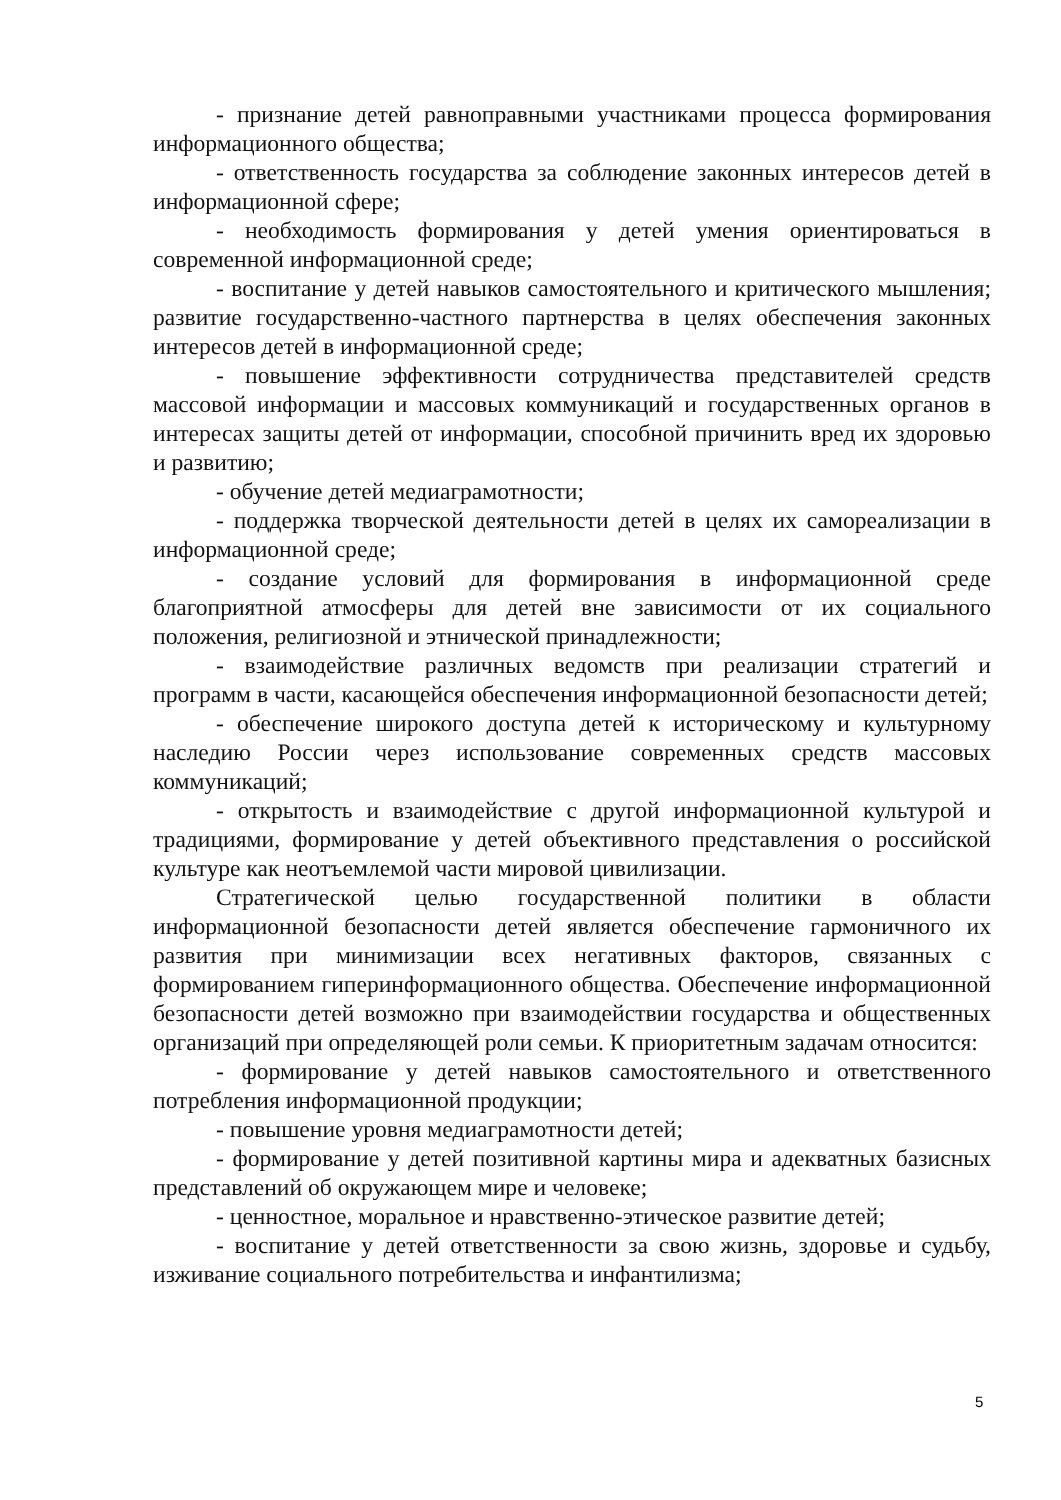- признание детей равноправными участниками процесса формирования информационного общества;
- ответственность государства за соблюдение законных интересов детей в информационной сфере;
- необходимость формирования у детей умения ориентироваться в современной информационной среде;
- воспитание у детей навыков самостоятельного и критического мышления; развитие государственно-частного партнерства в целях обеспечения законных интересов детей в информационной среде;
- повышение эффективности сотрудничества представителей средств массовой информации и массовых коммуникаций и государственных органов в интересах защиты детей от информации, способной причинить вред их здоровью и развитию;
- обучение детей медиаграмотности;
- поддержка творческой деятельности детей в целях их самореализации в информационной среде;
- создание условий для формирования в информационной среде благоприятной атмосферы для детей вне зависимости от их социального положения, религиозной и этнической принадлежности;
- взаимодействие различных ведомств при реализации стратегий и программ в части, касающейся обеспечения информационной безопасности детей;
- обеспечение широкого доступа детей к историческому и культурному наследию России через использование современных средств массовых коммуникаций;
- открытость и взаимодействие с другой информационной культурой и традициями, формирование у детей объективного представления о российской культуре как неотъемлемой части мировой цивилизации.
Стратегической целью государственной политики в области информационной безопасности детей является обеспечение гармоничного их развития при минимизации всех негативных факторов, связанных с формированием гиперинформационного общества. Обеспечение информационной безопасности детей возможно при взаимодействии государства и общественных организаций при определяющей роли семьи. К приоритетным задачам относится:
- формирование у детей навыков самостоятельного и ответственного потребления информационной продукции;
- повышение уровня медиаграмотности детей;
- формирование у детей позитивной картины мира и адекватных базисных представлений об окружающем мире и человеке;
- ценностное, моральное и нравственно-этическое развитие детей;
- воспитание у детей ответственности за свою жизнь, здоровье и судьбу, изживание социального потребительства и инфантилизма;
5